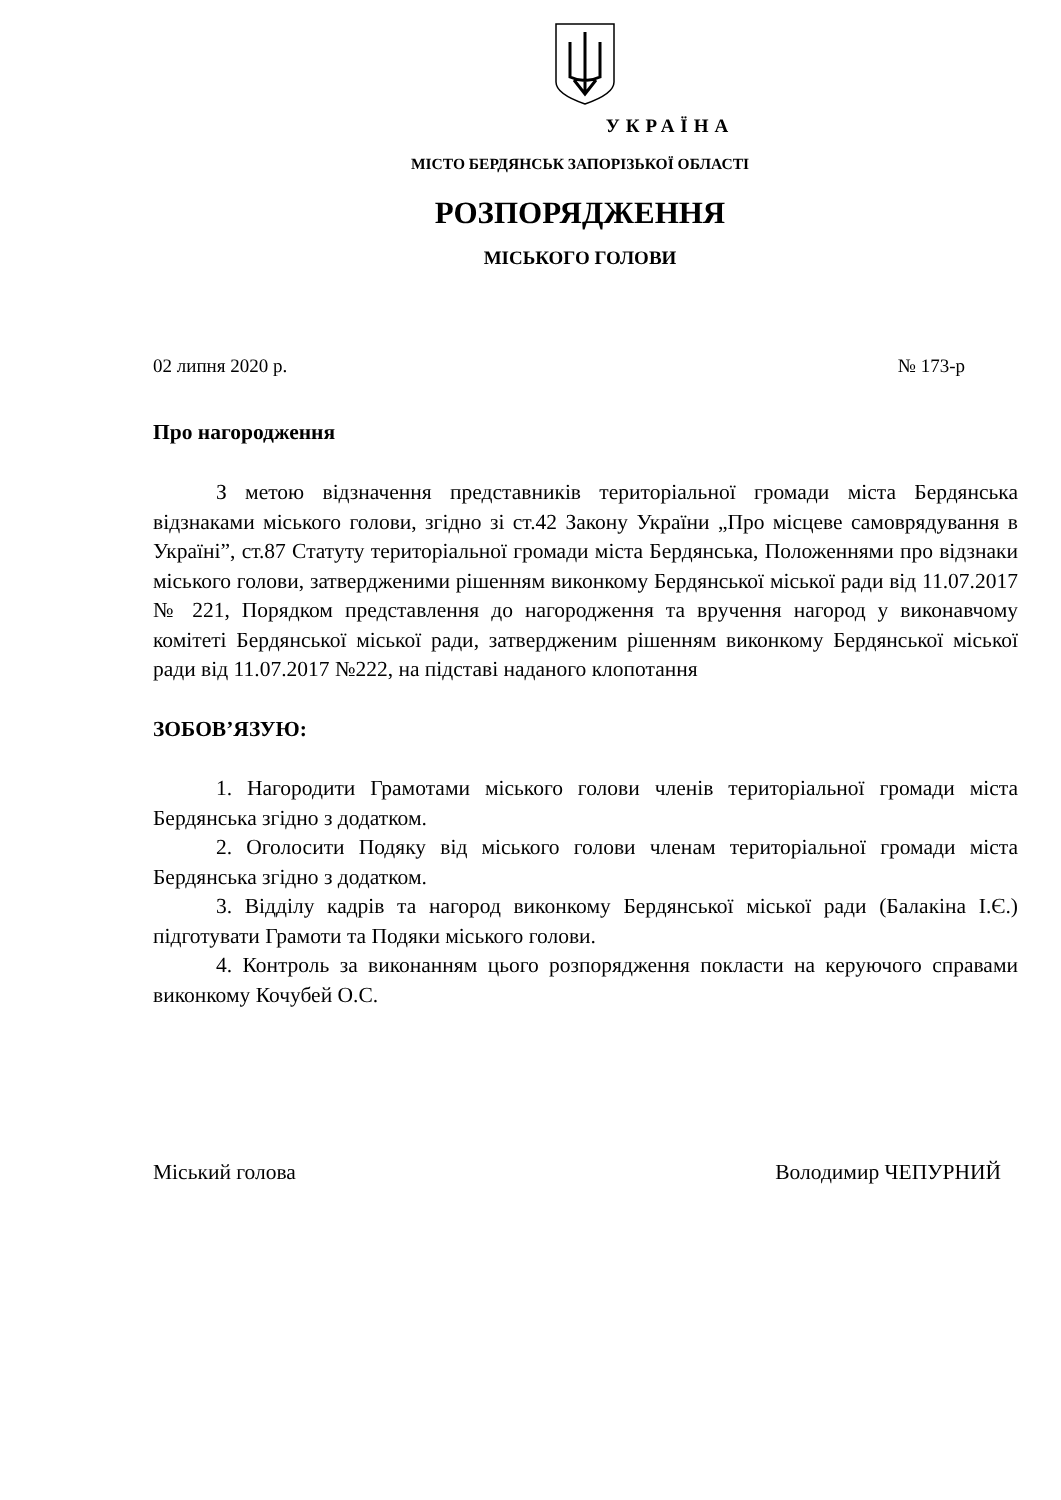УКРАЇНА
МІСТО БЕРДЯНСЬК ЗАПОРІЗЬКОЇ ОБЛАСТІ
РОЗПОРЯДЖЕННЯ
МІСЬКОГО ГОЛОВИ
02 липня 2020 р. № 173-р
Про нагородження
З метою відзначення представників територіальної громади міста Бердянська відзнаками міського голови, згідно зі ст.42 Закону України „Про місцеве самоврядування в Україні”, ст.87 Статуту територіальної громади міста Бердянська, Положеннями про відзнаки міського голови, затвердженими рішенням виконкому Бердянської міської ради від 11.07.2017 № 221, Порядком представлення до нагородження та вручення нагород у виконавчому комітеті Бердянської міської ради, затвердженим рішенням виконкому Бердянської міської ради від 11.07.2017 №222, на підставі наданого клопотання
ЗОБОВ’ЯЗУЮ:
1. Нагородити Грамотами міського голови членів територіальної громади міста Бердянська згідно з додатком.
2. Оголосити Подяку від міського голови членам територіальної громади міста Бердянська згідно з додатком.
3. Відділу кадрів та нагород виконкому Бердянської міської ради (Балакіна І.Є.) підготувати Грамоти та Подяки міського голови.
4. Контроль за виконанням цього розпорядження покласти на керуючого справами виконкому Кочубей О.С.
Міський голова Володимир ЧЕПУРНИЙ